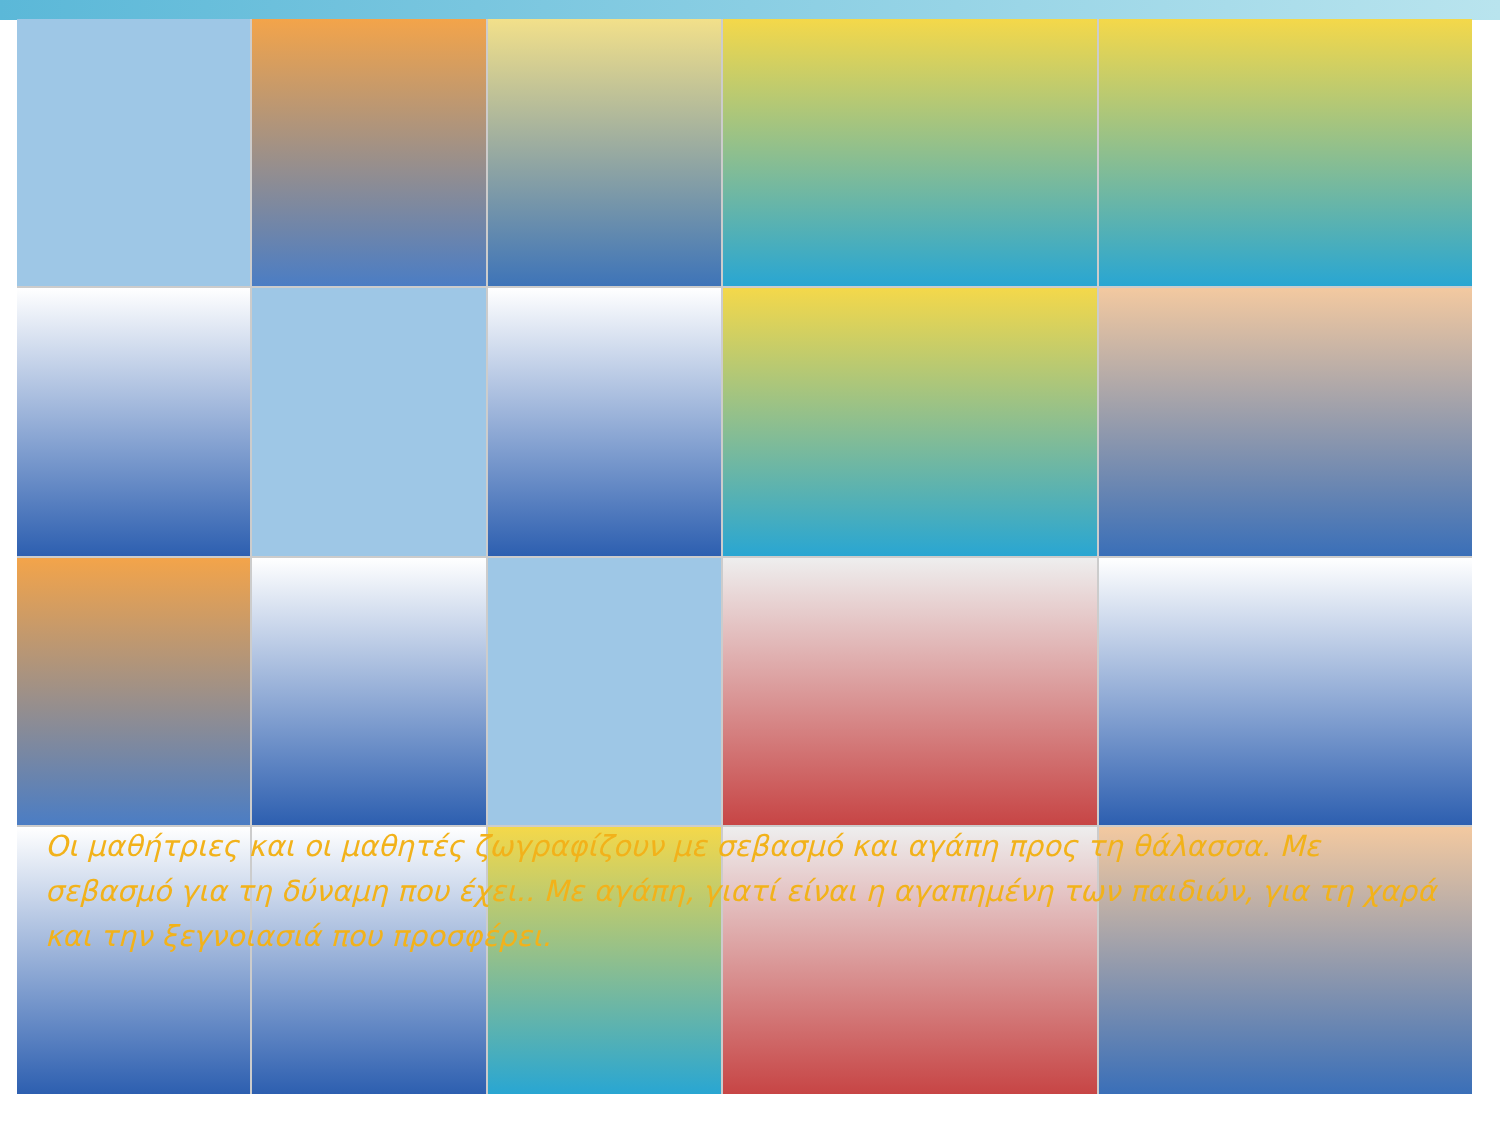Οι μαθήτριες και οι μαθητές ζωγραφίζουν με σεβασμό και αγάπη προς τη θάλασσα. Με σεβασμό για τη δύναμη που έχει.. Με αγάπη, γιατί είναι η αγαπημένη των παιδιών, για τη χαρά και την ξεγνοιασιά που προσφέρει.